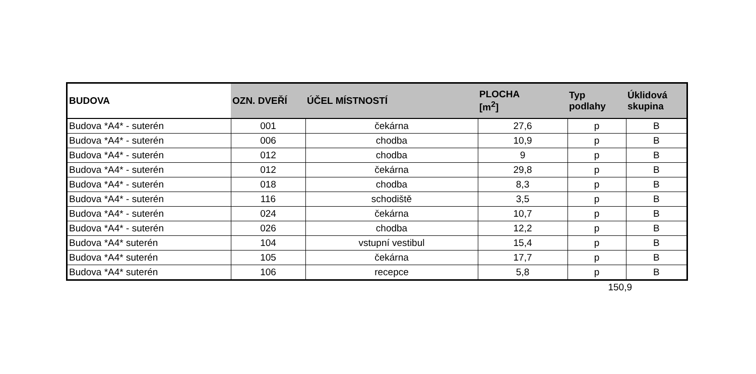| BUDOVA | OZN. DVEŘÍ | ÚČEL MÍSTNOSTÍ | PLOCHA [m<sup>2</sup>] | Typ podlahy | Úklidová skupina |
| --- | --- | --- | --- | --- | --- |
| Budova *A4* - suterén | 001 | čekárna | 27,6 | p | B |
| Budova *A4* - suterén | 006 | chodba | 10,9 | p | B |
| Budova *A4* - suterén | 012 | chodba | 9 | p | B |
| Budova *A4* - suterén | 012 | čekárna | 29,8 | p | B |
| Budova *A4* - suterén | 018 | chodba | 8,3 | p | B |
| Budova *A4* - suterén | 116 | schodiště | 3,5 | p | B |
| Budova *A4* - suterén | 024 | čekárna | 10,7 | p | B |
| Budova *A4* - suterén | 026 | chodba | 12,2 | p | B |
| Budova *A4* suterén | 104 | vstupní vestibul | 15,4 | p | B |
| Budova *A4* suterén | 105 | čekárna | 17,7 | p | B |
| Budova *A4* suterén | 106 | recepce | 5,8 | p | B |
150,9